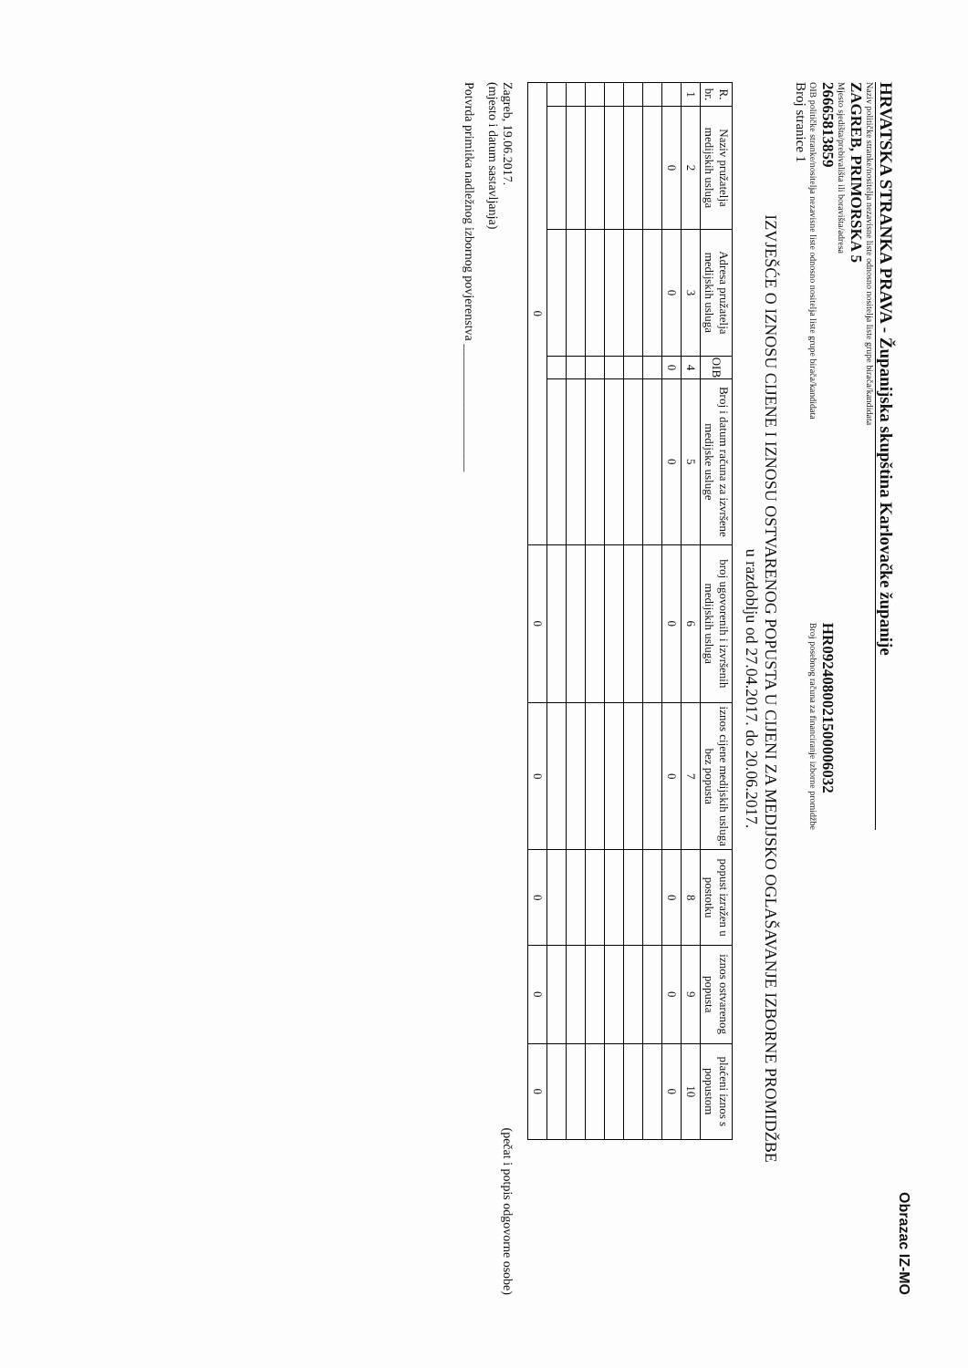Obrazac IZ-MO
HRVATSKA STRANKA PRAVA - Županijska skupština Karlovačke županije
Naziv političke stranke/nositelja nezavisne liste odnosno nositelja liste grupe birača/kandidata
ZAGREB, PRIMORSKA 5
Mjesto sjedišta/prebivališta ili boravišta/adresa
26665813859
OIB političke stranke/nositelja nezavisne liste odnosno nositelja liste grupe birača/kandidata
HR0924080021500006032
Broj posebnog računa za financiranje izborne promidžbe
Broj stranice 1
IZVJEŠĆE O IZNOSU CIJENE I IZNOSU OSTVARENOG POPUSTA U CIJENI ZA MEDIJSKO OGLAŠAVANJE IZBORNE PROMIDŽBE
u razdoblju od 27.04.2017. do 20.06.2017.
| R. br. | Naziv pružatelja medijskih usluga | Adresa pružatelja medijskih usluga | OIB | Broj i datum računa za izvršene medijske usluge | broj ugovorenih i izvršenih medijskih usluga | iznos cijene medijskih usluga bez popusta | popust izražen u postotku | iznos ostvarenog popusta | plaćeni iznos s popustom |
| --- | --- | --- | --- | --- | --- | --- | --- | --- | --- |
| 1 | 2 | 3 | 4 | 5 | 6 | 7 | 8 | 9 | 10 |
| | 0 | 0 | 0 | 0 | 0 | 0 | 0 | 0 | 0 |
| 0 | | | | | 0 | 0 | 0 | 0 | 0 |
Zagreb, 19.06.2017.
(mjesto i datum sastavljanja)
(pečat i potpis odgovorne osobe)
Potvrda primitka nadležnog izbornog povjerenstva ____________________